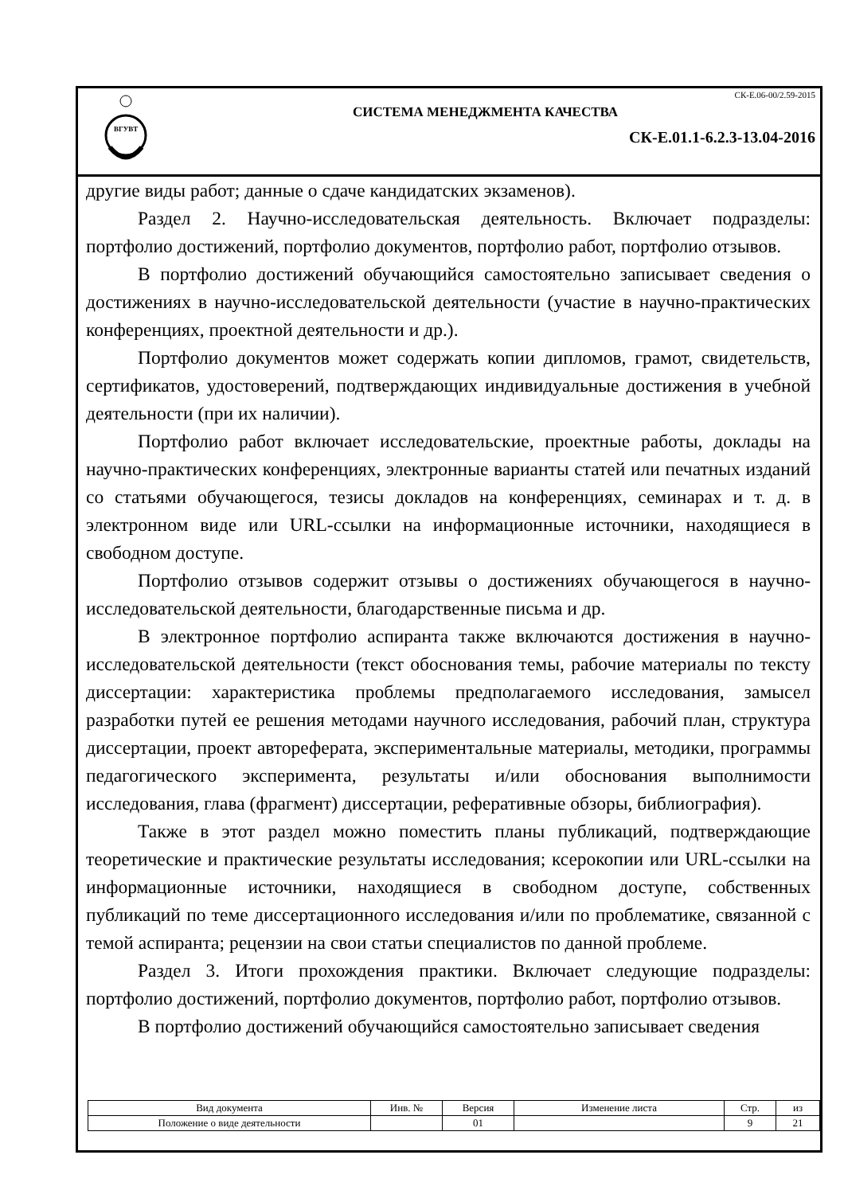ВГУВТ
СК-Е.06-00/2.59-2015
СИСТЕМА МЕНЕДЖМЕНТА КАЧЕСТВА
СК-Е.01.1-6.2.3-13.04-2016
другие виды работ; данные о сдаче кандидатских экзаменов).
Раздел 2. Научно-исследовательская деятельность. Включает подразделы: портфолио достижений, портфолио документов, портфолио работ, портфолио отзывов.
В портфолио достижений обучающийся самостоятельно записывает сведения о достижениях в научно-исследовательской деятельности (участие в научно-практических конференциях, проектной деятельности и др.).
Портфолио документов может содержать копии дипломов, грамот, свидетельств, сертификатов, удостоверений, подтверждающих индивидуальные достижения в учебной деятельности (при их наличии).
Портфолио работ включает исследовательские, проектные работы, доклады на научно-практических конференциях, электронные варианты статей или печатных изданий со статьями обучающегося, тезисы докладов на конференциях, семинарах и т. д. в электронном виде или URL-ссылки на информационные источники, находящиеся в свободном доступе.
Портфолио отзывов содержит отзывы о достижениях обучающегося в научно-исследовательской деятельности, благодарственные письма и др.
В электронное портфолио аспиранта также включаются достижения в научно-исследовательской деятельности (текст обоснования темы, рабочие материалы по тексту диссертации: характеристика проблемы предполагаемого исследования, замысел разработки путей ее решения методами научного исследования, рабочий план, структура диссертации, проект автореферата, экспериментальные материалы, методики, программы педагогического эксперимента, результаты и/или обоснования выполнимости исследования, глава (фрагмент) диссертации, реферативные обзоры, библиография).
Также в этот раздел можно поместить планы публикаций, подтверждающие теоретические и практические результаты исследования; ксерокопии или URL-ссылки на информационные источники, находящиеся в свободном доступе, собственных публикаций по теме диссертационного исследования и/или по проблематике, связанной с темой аспиранта; рецензии на свои статьи специалистов по данной проблеме.
Раздел 3. Итоги прохождения практики. Включает следующие подразделы: портфолио достижений, портфолио документов, портфолио работ, портфолио отзывов.
В портфолио достижений обучающийся самостоятельно записывает сведения
| Вид документа | Инв. № | Версия | Изменение листа | Стр. | из |
| Положение о виде деятельности | | 01 | | 9 | 21 |